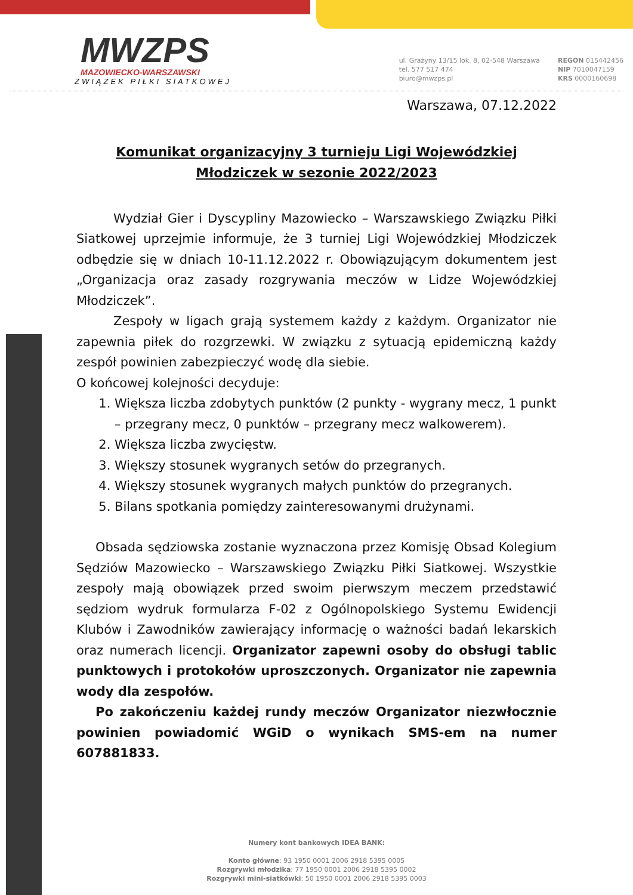MWZPS
MAZOWIECKO-WARSZAWSKI
ZWIĄZEK PIŁKI SIATKOWEJ
ul. Grażyny 13/15 lok. 8, 02-548 Warszawa
tel. 577 517 474
biuro@mwzps.pl
REGON 015442456
NIP 7010047159
KRS 0000160698
Warszawa, 07.12.2022
Komunikat organizacyjny 3 turnieju Ligi Wojewódzkiej
Młodziczek w sezonie 2022/2023
Wydział Gier i Dyscypliny Mazowiecko – Warszawskiego Związku Piłki Siatkowej uprzejmie informuje, że 3 turniej Ligi Wojewódzkiej Młodziczek odbędzie się w dniach 10-11.12.2022 r. Obowiązującym dokumentem jest „Organizacja oraz zasady rozgrywania meczów w Lidze Wojewódzkiej Młodziczek”.
Zespoły w ligach grają systemem każdy z każdym. Organizator nie zapewnia piłek do rozgrzewki. W związku z sytuacją epidemiczną każdy zespół powinien zabezpieczyć wodę dla siebie.
O końcowej kolejności decyduje:
1. Większa liczba zdobytych punktów (2 punkty - wygrany mecz, 1 punkt – przegrany mecz, 0 punktów – przegrany mecz walkowerem).
2. Większa liczba zwycięstw.
3. Większy stosunek wygranych setów do przegranych.
4. Większy stosunek wygranych małych punktów do przegranych.
5. Bilans spotkania pomiędzy zainteresowanymi drużynami.
Obsada sędziowska zostanie wyznaczona przez Komisję Obsad Kolegium Sędziów Mazowiecko – Warszawskiego Związku Piłki Siatkowej. Wszystkie zespoły mają obowiązek przed swoim pierwszym meczem przedstawić sędziom wydruk formularza F-02 z Ogólnopolskiego Systemu Ewidencji Klubów i Zawodników zawierający informację o ważności badań lekarskich oraz numerach licencji. Organizator zapewni osoby do obsługi tablic punktowych i protokołów uproszczonych. Organizator nie zapewnia wody dla zespołów.
Po zakończeniu każdej rundy meczów Organizator niezwłocznie powinien powiadomić WGiD o wynikach SMS-em na numer 607881833.
Numery kont bankowych IDEA BANK:
Konto główne: 93 1950 0001 2006 2918 5395 0005
Rozgrywki młodzika: 77 1950 0001 2006 2918 5395 0002
Rozgrywki mini-siatkówki: 50 1950 0001 2006 2918 5395 0003